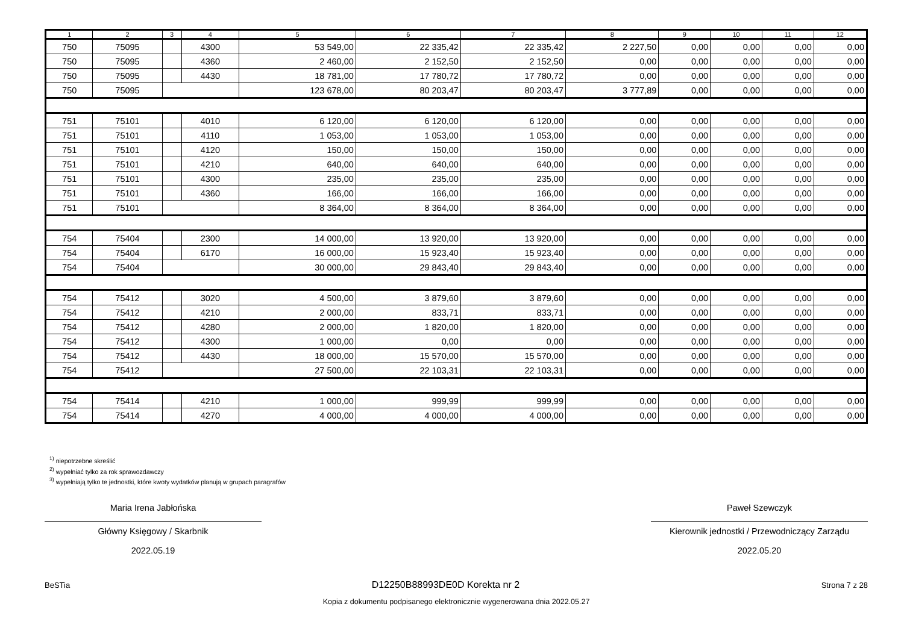| 1 | 2 | 3 | 4 | 5 | 6 | 7 | 8 | 9 | 10 | 11 | 12 |
| --- | --- | --- | --- | --- | --- | --- | --- | --- | --- | --- | --- |
| 750 | 75095 | | 4300 | 53 549,00 | 22 335,42 | 22 335,42 | 2 227,50 | 0,00 | 0,00 | 0,00 | 0,00 |
| 750 | 75095 | | 4360 | 2 460,00 | 2 152,50 | 2 152,50 | 0,00 | 0,00 | 0,00 | 0,00 | 0,00 |
| 750 | 75095 | | 4430 | 18 781,00 | 17 780,72 | 17 780,72 | 0,00 | 0,00 | 0,00 | 0,00 | 0,00 |
| 750 | 75095 | | | 123 678,00 | 80 203,47 | 80 203,47 | 3 777,89 | 0,00 | 0,00 | 0,00 | 0,00 |
| 751 | 75101 | | 4010 | 6 120,00 | 6 120,00 | 6 120,00 | 0,00 | 0,00 | 0,00 | 0,00 | 0,00 |
| 751 | 75101 | | 4110 | 1 053,00 | 1 053,00 | 1 053,00 | 0,00 | 0,00 | 0,00 | 0,00 | 0,00 |
| 751 | 75101 | | 4120 | 150,00 | 150,00 | 150,00 | 0,00 | 0,00 | 0,00 | 0,00 | 0,00 |
| 751 | 75101 | | 4210 | 640,00 | 640,00 | 640,00 | 0,00 | 0,00 | 0,00 | 0,00 | 0,00 |
| 751 | 75101 | | 4300 | 235,00 | 235,00 | 235,00 | 0,00 | 0,00 | 0,00 | 0,00 | 0,00 |
| 751 | 75101 | | 4360 | 166,00 | 166,00 | 166,00 | 0,00 | 0,00 | 0,00 | 0,00 | 0,00 |
| 751 | 75101 | | | 8 364,00 | 8 364,00 | 8 364,00 | 0,00 | 0,00 | 0,00 | 0,00 | 0,00 |
| 754 | 75404 | | 2300 | 14 000,00 | 13 920,00 | 13 920,00 | 0,00 | 0,00 | 0,00 | 0,00 | 0,00 |
| 754 | 75404 | | 6170 | 16 000,00 | 15 923,40 | 15 923,40 | 0,00 | 0,00 | 0,00 | 0,00 | 0,00 |
| 754 | 75404 | | | 30 000,00 | 29 843,40 | 29 843,40 | 0,00 | 0,00 | 0,00 | 0,00 | 0,00 |
| 754 | 75412 | | 3020 | 4 500,00 | 3 879,60 | 3 879,60 | 0,00 | 0,00 | 0,00 | 0,00 | 0,00 |
| 754 | 75412 | | 4210 | 2 000,00 | 833,71 | 833,71 | 0,00 | 0,00 | 0,00 | 0,00 | 0,00 |
| 754 | 75412 | | 4280 | 2 000,00 | 1 820,00 | 1 820,00 | 0,00 | 0,00 | 0,00 | 0,00 | 0,00 |
| 754 | 75412 | | 4300 | 1 000,00 | 0,00 | 0,00 | 0,00 | 0,00 | 0,00 | 0,00 | 0,00 |
| 754 | 75412 | | 4430 | 18 000,00 | 15 570,00 | 15 570,00 | 0,00 | 0,00 | 0,00 | 0,00 | 0,00 |
| 754 | 75412 | | | 27 500,00 | 22 103,31 | 22 103,31 | 0,00 | 0,00 | 0,00 | 0,00 | 0,00 |
| 754 | 75414 | | 4210 | 1 000,00 | 999,99 | 999,99 | 0,00 | 0,00 | 0,00 | 0,00 | 0,00 |
| 754 | 75414 | | 4270 | 4 000,00 | 4 000,00 | 4 000,00 | 0,00 | 0,00 | 0,00 | 0,00 | 0,00 |
<sup>1)</sup> niepotrzebne skreślić
<sup>2)</sup> wypełniać tylko za rok sprawozdawczy
<sup>3)</sup> wypełniają tylko te jednostki, które kwoty wydatków planują w grupach paragrafów
Maria Irena Jabłońska
Główny Księgowy / Skarbnik
2022.05.19
Paweł Szewczyk
Kierownik jednostki / Przewodniczący Zarządu
2022.05.20
BeSTia D12250B88993DE0D Korekta nr 2 Strona 7 z 28
Kopia z dokumentu podpisanego elektronicznie wygenerowana dnia 2022.05.27